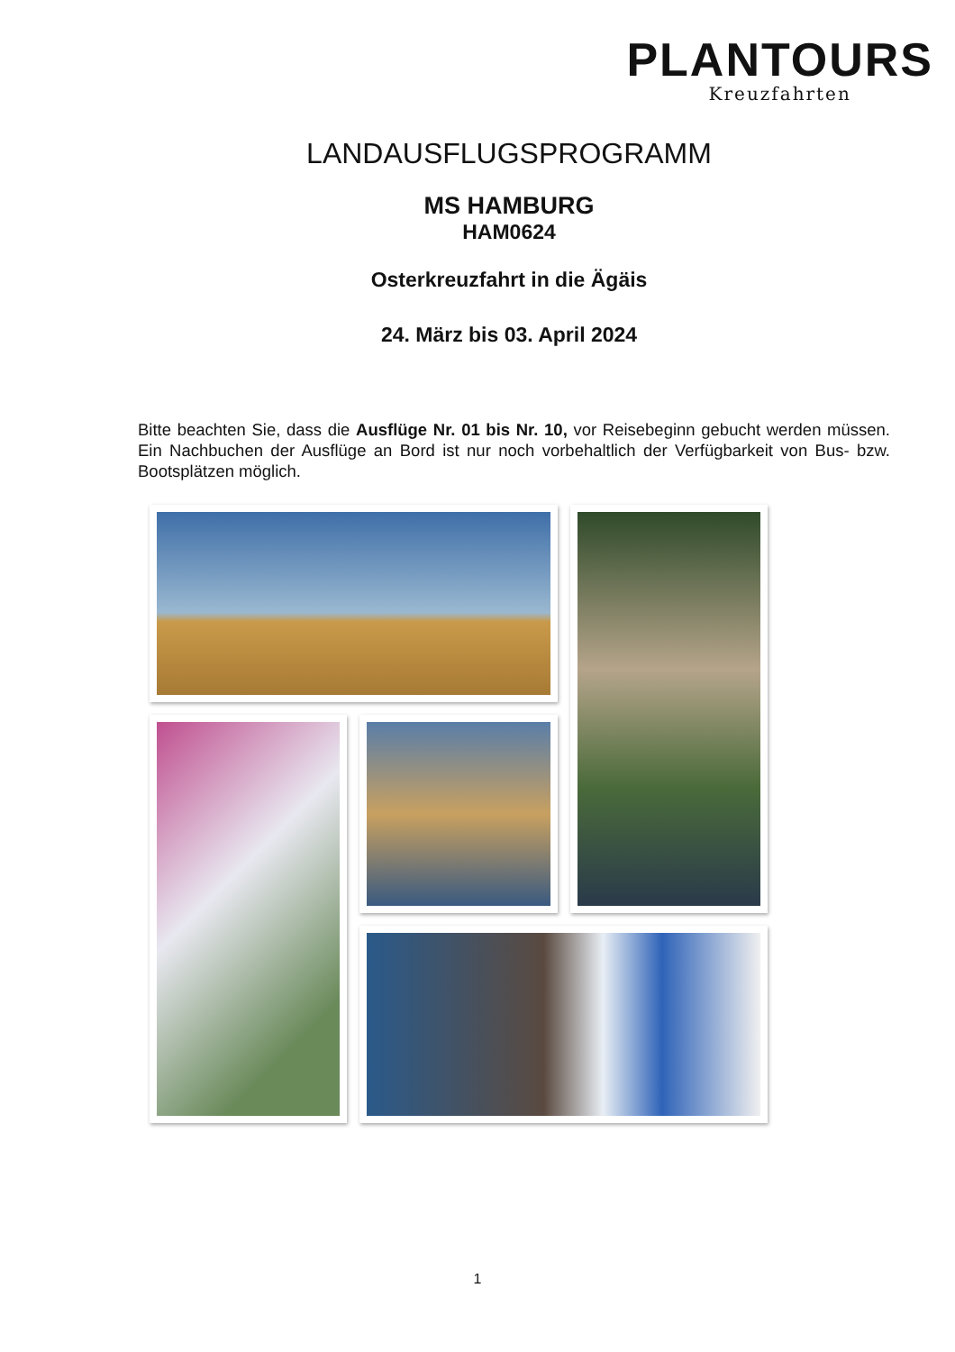PLANTOURS
Kreuzfahrten
LANDAUSFLUGSPROGRAMM
MS HAMBURG
HAM0624
Osterkreuzfahrt in die Ägäis
24. März bis 03. April 2024
Bitte beachten Sie, dass die Ausflüge Nr. 01 bis Nr. 10, vor Reisebeginn gebucht werden müssen. Ein Nachbuchen der Ausflüge an Bord ist nur noch vorbehaltlich der Verfügbarkeit von Bus- bzw. Bootsplätzen möglich.
1